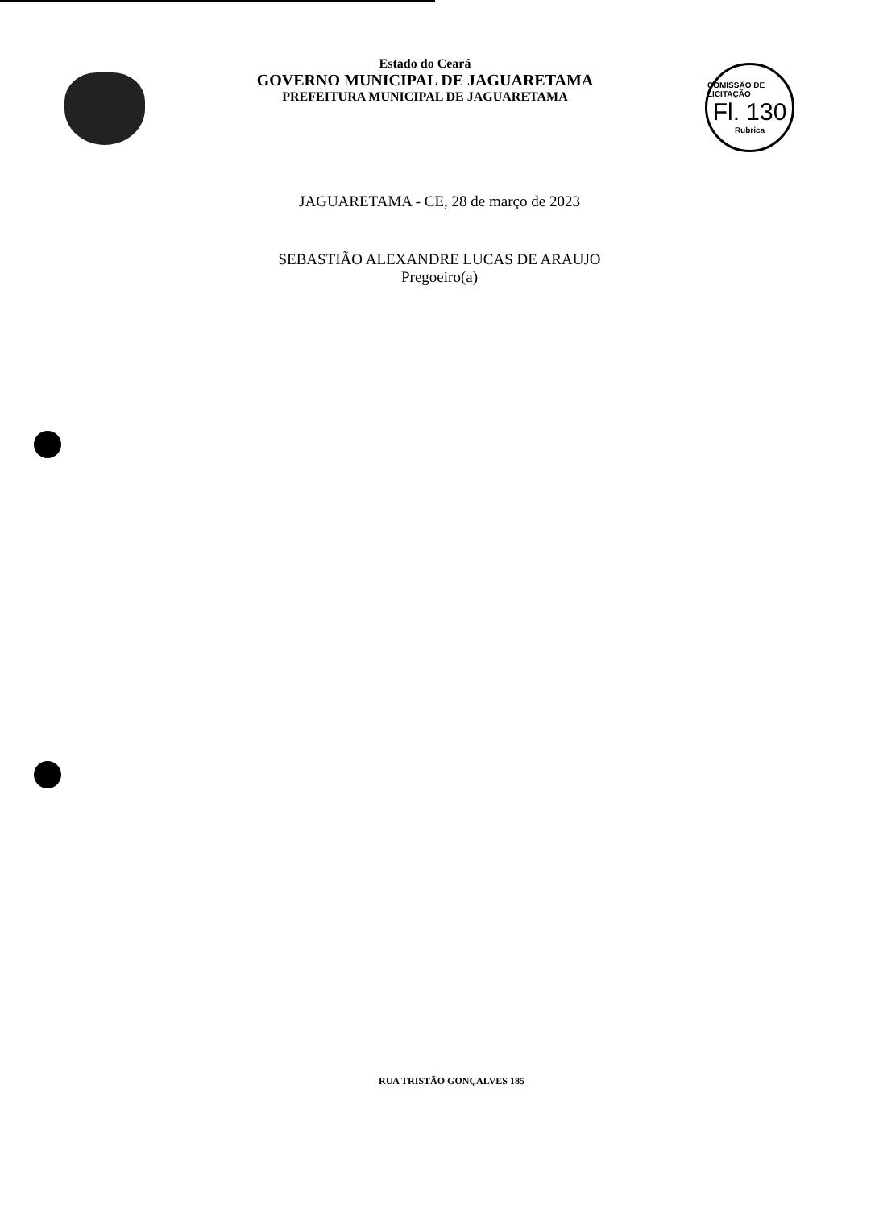Estado do Ceará
GOVERNO MUNICIPAL DE JAGUARETAMA
PREFEITURA MUNICIPAL DE JAGUARETAMA
COMISSÃO DE LICITAÇÃO
Fl. 130
Rubrica
JAGUARETAMA - CE, 28 de março de 2023
SEBASTIÃO ALEXANDRE LUCAS DE ARAUJO
Pregoeiro(a)
RUA TRISTÃO GONÇALVES 185